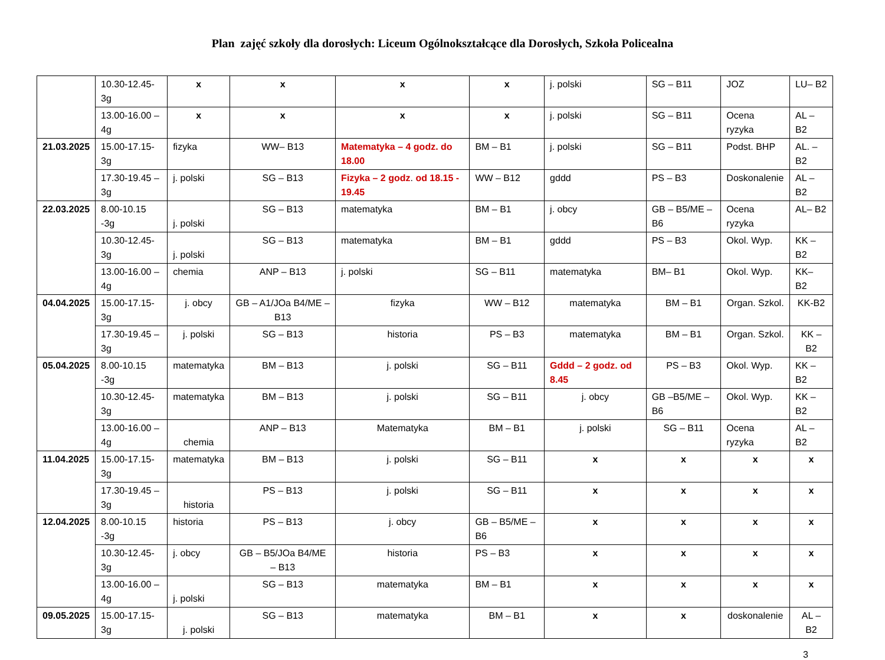Plan zajęć szkoły dla dorosłych: Liceum Ogólnokształcące dla Dorosłych, Szkoła Policealna
| | 10.30-12.45- 3g | x | x | x | x | j. polski | SG – B11 | JOZ | LU– B2 |
| | 13.00-16.00 – 4g | x | x | x | x | j. polski | SG – B11 | Ocena ryzyka | AL – B2 |
| 21.03.2025 | 15.00-17.15- 3g | fizyka | WW– B13 | Matematyka – 4 godz. do 18.00 | BM – B1 | j. polski | SG – B11 | Podst. BHP | AL. – B2 |
| | 17.30-19.45 – 3g | j. polski | SG – B13 | Fizyka – 2 godz . od 18.15 - 19.45 | WW – B12 | gddd | PS – B3 | Doskonalenie | AL – B2 |
| 22.03.2025 | 8.00-10.15 -3g | j. polski | SG – B13 | matematyka | BM – B1 | j. obcy | GB – B5/ME – B6 | Ocena ryzyka | AL– B2 |
| | 10.30-12.45- 3g | j. polski | SG – B13 | matematyka | BM – B1 | gddd | PS – B3 | Okol. Wyp. | KK – B2 |
| | 13.00-16.00 – 4g | chemia | ANP – B13 | j. polski | SG – B11 | matematyka | BM– B1 | Okol. Wyp. | KK– B2 |
| 04.04.2025 | 15.00-17.15- 3g | j. obcy | GB – A1/JOa B4/ME – B13 | fizyka | WW – B12 | matematyka | BM – B1 | Organ. Szkol. | KK-B2 |
| | 17.30-19.45 – 3g | j. polski | SG – B13 | historia | PS – B3 | matematyka | BM – B1 | Organ. Szkol. | KK – B2 |
| 05.04.2025 | 8.00-10.15 -3g | matematyka | BM – B13 | j. polski | SG – B11 | Gddd – 2 godz. od 8.45 | PS – B3 | Okol. Wyp. | KK – B2 |
| | 10.30-12.45- 3g | matematyka | BM – B13 | j. polski | SG – B11 | j. obcy | GB –B5/ME – B6 | Okol. Wyp. | KK – B2 |
| | 13.00-16.00 – 4g | chemia | ANP – B13 | Matematyka | BM – B1 | j. polski | SG – B11 | Ocena ryzyka | AL – B2 |
| 11.04.2025 | 15.00-17.15- 3g | matematyka | BM – B13 | j. polski | SG – B11 | x | x | x | x |
| | 17.30-19.45 – 3g | historia | PS – B13 | j. polski | SG – B11 | x | x | x | x |
| 12.04.2025 | 8.00-10.15 -3g | historia | PS – B13 | j. obcy | GB – B5/ME – B6 | x | x | x | x |
| | 10.30-12.45- 3g | j. obcy | GB – B5/JOa B4/ME – B13 | historia | PS – B3 | x | x | x | x |
| | 13.00-16.00 – 4g | j. polski | SG – B13 | matematyka | BM – B1 | x | x | x | x |
| 09.05.2025 | 15.00-17.15- 3g | j. polski | SG – B13 | matematyka | BM – B1 | x | x | doskonalenie | AL – B2 |
3